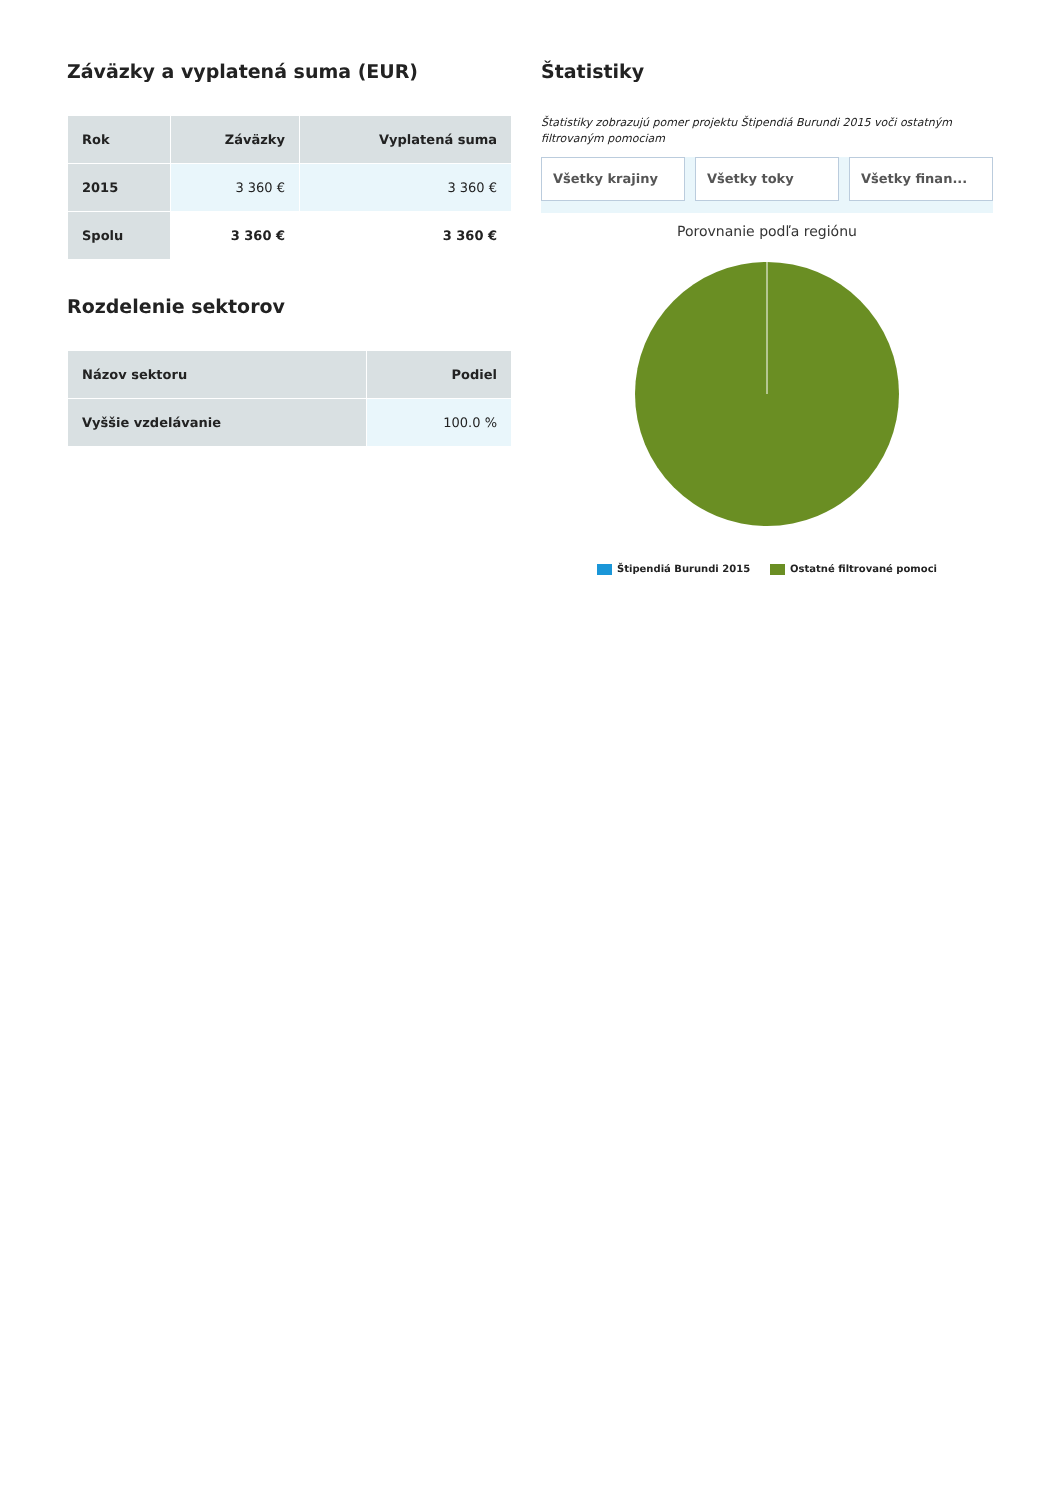Záväzky a vyplatená suma (EUR)
| Rok | Záväzky | Vyplatená suma |
| --- | --- | --- |
| 2015 | 3 360 € | 3 360 € |
| Spolu | 3 360 € | 3 360 € |
Rozdelenie sektorov
| Názov sektoru | Podiel |
| --- | --- |
| Vyššie vzdelávanie | 100.0 % |
Štatistiky
Štatistiky zobrazujú pomer projektu Štipendiá Burundi 2015 voči ostatným filtrovaným pomociam
Všetky krajiny Všetky toky Všetky finan...
Porovnanie podľa regiónu
Štipendiá Burundi 2015 Ostatné filtrované pomoci